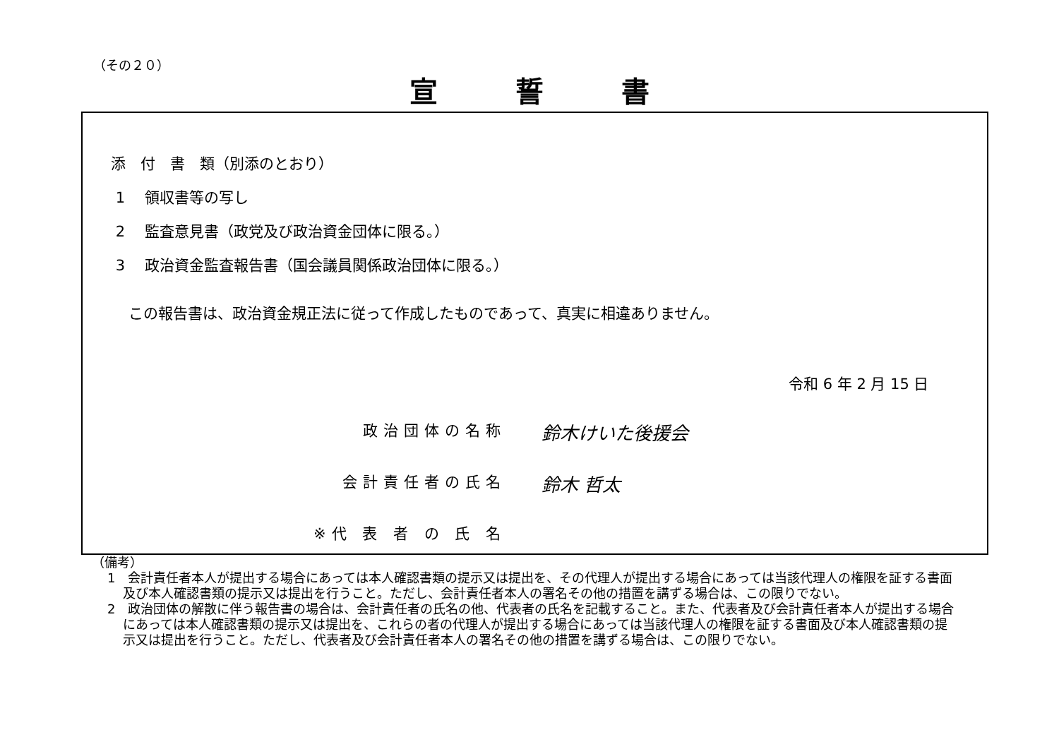（その２０）
宣誓書
添　付　書　類（別添のとおり）
1　 領収書等の写し
2　 監査意見書（政党及び政治資金団体に限る。）
3　 政治資金監査報告書（国会議員関係政治団体に限る。）
この報告書は、政治資金規正法に従って作成したものであって、真実に相違ありません。
令和 6 年 2 月 15 日
政治団体の名称 鈴木けいた後援会
会計責任者の氏名 鈴木 哲太
※代 表 者 の 氏 名
（備考）
1　会計責任者本人が提出する場合にあっては本人確認書類の提示又は提出を、その代理人が提出する場合にあっては当該代理人の権限を証する書面及び本人確認書類の提示又は提出を行うこと。ただし、会計責任者本人の署名その他の措置を講ずる場合は、この限りでない。
2　政治団体の解散に伴う報告書の場合は、会計責任者の氏名の他、代表者の氏名を記載すること。また、代表者及び会計責任者本人が提出する場合にあっては本人確認書類の提示又は提出を、これらの者の代理人が提出する場合にあっては当該代理人の権限を証する書面及び本人確認書類の提示又は提出を行うこと。ただし、代表者及び会計責任者本人の署名その他の措置を講ずる場合は、この限りでない。